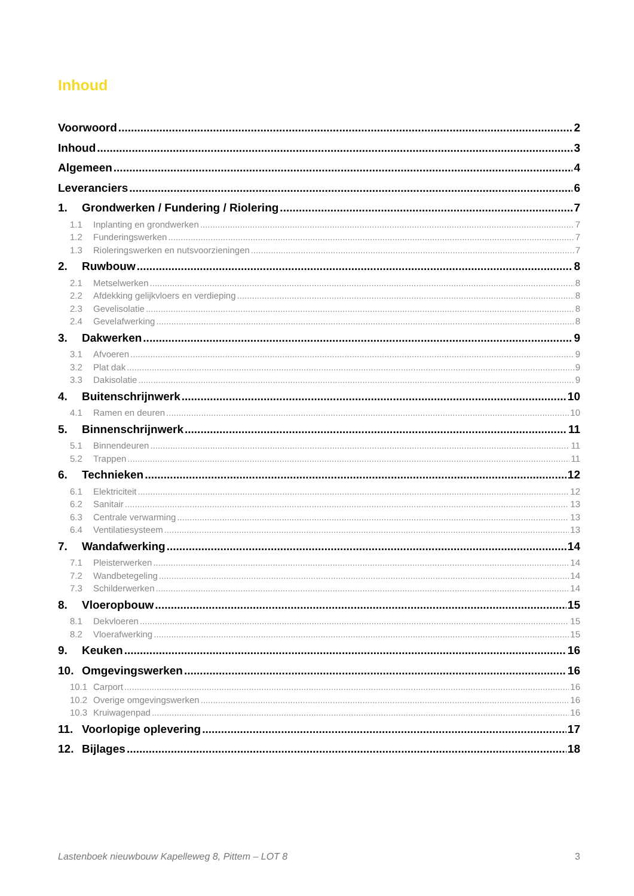Inhoud
Voorwoord 2
Inhoud 3
Algemeen 4
Leveranciers 6
1. Grondwerken / Fundering / Riolering 7
1.1 Inplanting en grondwerken 7
1.2 Funderingswerken 7
1.3 Rioleringswerken en nutsvoorzieningen 7
2. Ruwbouw 8
2.1 Metselwerken 8
2.2 Afdekking gelijkvloers en verdieping 8
2.3 Gevelisolatie 8
2.4 Gevelafwerking 8
3. Dakwerken 9
3.1 Afvoeren 9
3.2 Plat dak 9
3.3 Dakisolatie 9
4. Buitenschrijnwerk 10
4.1 Ramen en deuren 10
5. Binnenschrijnwerk 11
5.1 Binnendeuren 11
5.2 Trappen 11
6. Technieken 12
6.1 Elektriciteit 12
6.2 Sanitair 13
6.3 Centrale verwarming 13
6.4 Ventilatiesysteem 13
7. Wandafwerking 14
7.1 Pleisterwerken 14
7.2 Wandbetegeling 14
7.3 Schilderwerken 14
8. Vloeropbouw 15
8.1 Dekvloeren 15
8.2 Vloerafwerking 15
9. Keuken 16
10. Omgevingswerken 16
10.1 Carport 16
10.2 Overige omgevingswerken 16
10.3 Kruiwagenpad 16
11. Voorlopige oplevering 17
12. Bijlages 18
Lastenboek nieuwbouw Kapelleweg 8, Pittem – LOT 8 3